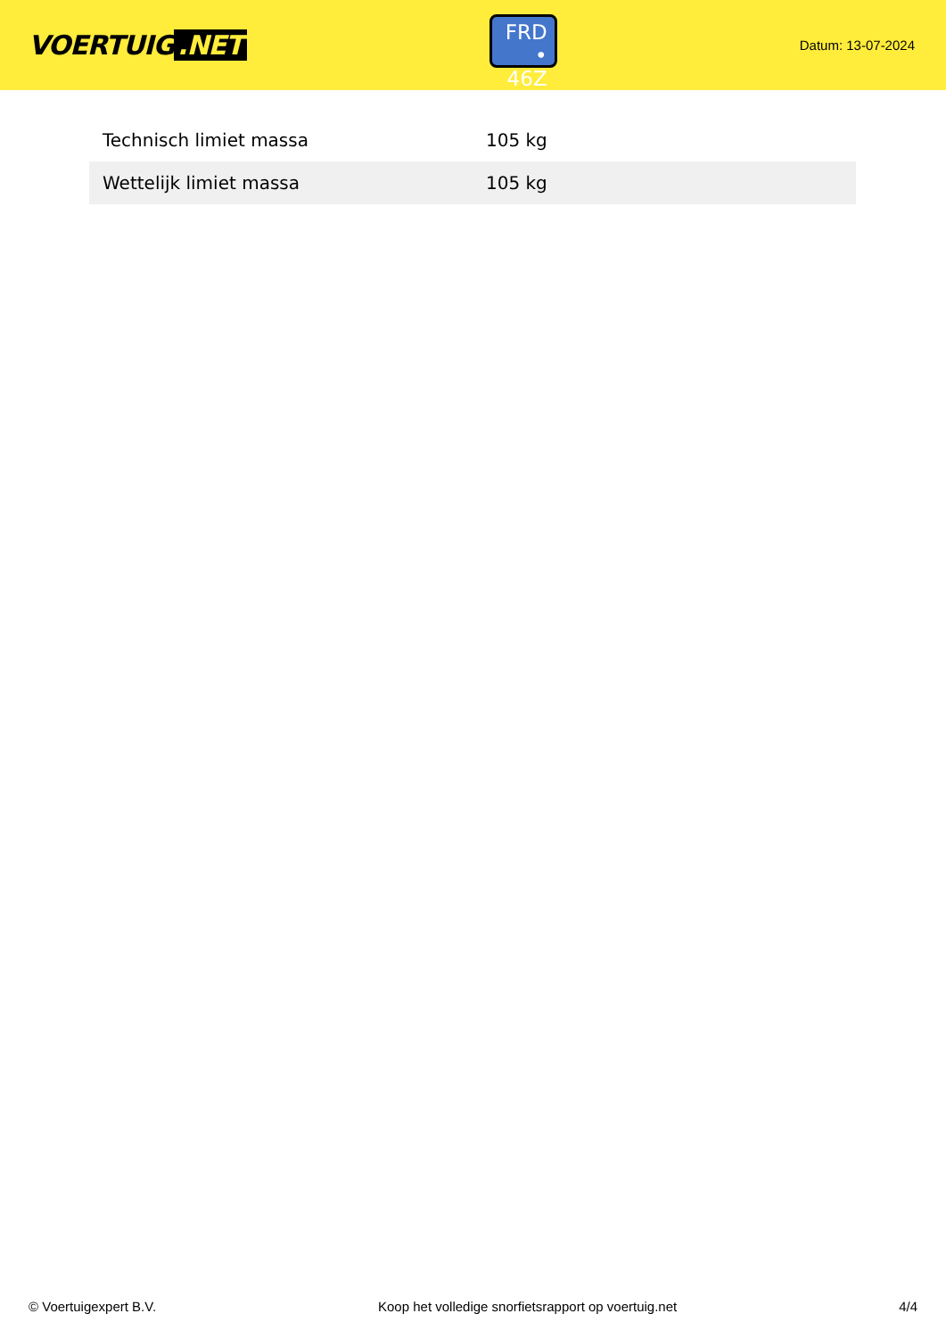VOERTUIG.NET
FRD
• 46Z
Datum: 13-07-2024
| Technisch limiet massa | 105 kg |
| Wettelijk limiet massa | 105 kg |
© Voertuigexpert B.V. Koop het volledige snorfietsrapport op voertuig.net 4/4